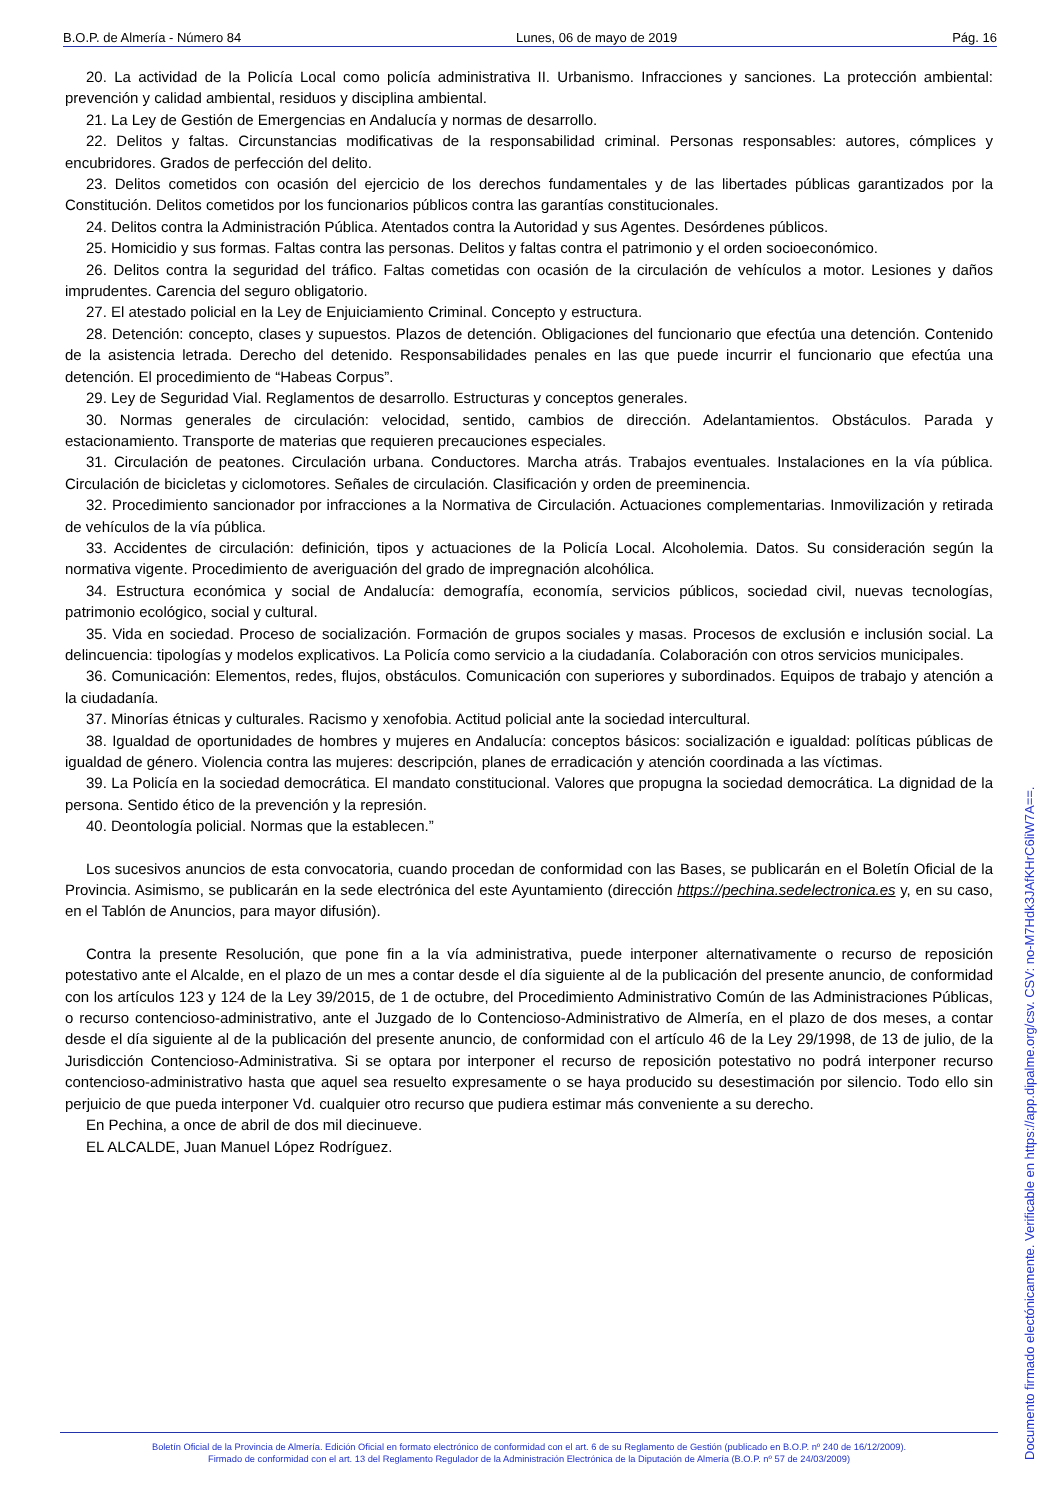B.O.P. de Almería - Número 84 Lunes, 06 de mayo de 2019 Pág. 16
20. La actividad de la Policía Local como policía administrativa II. Urbanismo. Infracciones y sanciones. La protección ambiental: prevención y calidad ambiental, residuos y disciplina ambiental.
21. La Ley de Gestión de Emergencias en Andalucía y normas de desarrollo.
22. Delitos y faltas. Circunstancias modificativas de la responsabilidad criminal. Personas responsables: autores, cómplices y encubridores. Grados de perfección del delito.
23. Delitos cometidos con ocasión del ejercicio de los derechos fundamentales y de las libertades públicas garantizados por la Constitución. Delitos cometidos por los funcionarios públicos contra las garantías constitucionales.
24. Delitos contra la Administración Pública. Atentados contra la Autoridad y sus Agentes. Desórdenes públicos.
25. Homicidio y sus formas. Faltas contra las personas. Delitos y faltas contra el patrimonio y el orden socioeconómico.
26. Delitos contra la seguridad del tráfico. Faltas cometidas con ocasión de la circulación de vehículos a motor. Lesiones y daños imprudentes. Carencia del seguro obligatorio.
27. El atestado policial en la Ley de Enjuiciamiento Criminal. Concepto y estructura.
28. Detención: concepto, clases y supuestos. Plazos de detención. Obligaciones del funcionario que efectúa una detención. Contenido de la asistencia letrada. Derecho del detenido. Responsabilidades penales en las que puede incurrir el funcionario que efectúa una detención. El procedimiento de “Habeas Corpus”.
29. Ley de Seguridad Vial. Reglamentos de desarrollo. Estructuras y conceptos generales.
30. Normas generales de circulación: velocidad, sentido, cambios de dirección. Adelantamientos. Obstáculos. Parada y estacionamiento. Transporte de materias que requieren precauciones especiales.
31. Circulación de peatones. Circulación urbana. Conductores. Marcha atrás. Trabajos eventuales. Instalaciones en la vía pública. Circulación de bicicletas y ciclomotores. Señales de circulación. Clasificación y orden de preeminencia.
32. Procedimiento sancionador por infracciones a la Normativa de Circulación. Actuaciones complementarias. Inmovilización y retirada de vehículos de la vía pública.
33. Accidentes de circulación: definición, tipos y actuaciones de la Policía Local. Alcoholemia. Datos. Su consideración según la normativa vigente. Procedimiento de averiguación del grado de impregnación alcohólica.
34. Estructura económica y social de Andalucía: demografía, economía, servicios públicos, sociedad civil, nuevas tecnologías, patrimonio ecológico, social y cultural.
35. Vida en sociedad. Proceso de socialización. Formación de grupos sociales y masas. Procesos de exclusión e inclusión social. La delincuencia: tipologías y modelos explicativos. La Policía como servicio a la ciudadanía. Colaboración con otros servicios municipales.
36. Comunicación: Elementos, redes, flujos, obstáculos. Comunicación con superiores y subordinados. Equipos de trabajo y atención a la ciudadanía.
37. Minorías étnicas y culturales. Racismo y xenofobia. Actitud policial ante la sociedad intercultural.
38. Igualdad de oportunidades de hombres y mujeres en Andalucía: conceptos básicos: socialización e igualdad: políticas públicas de igualdad de género. Violencia contra las mujeres: descripción, planes de erradicación y atención coordinada a las víctimas.
39. La Policía en la sociedad democrática. El mandato constitucional. Valores que propugna la sociedad democrática. La dignidad de la persona. Sentido ético de la prevención y la represión.
40. Deontología policial. Normas que la establecen.”
Los sucesivos anuncios de esta convocatoria, cuando procedan de conformidad con las Bases, se publicarán en el Boletín Oficial de la Provincia. Asimismo, se publicarán en la sede electrónica del este Ayuntamiento (dirección https://pechina.sedelectronica.es y, en su caso, en el Tablón de Anuncios, para mayor difusión).
Contra la presente Resolución, que pone fin a la vía administrativa, puede interponer alternativamente o recurso de reposición potestativo ante el Alcalde, en el plazo de un mes a contar desde el día siguiente al de la publicación del presente anuncio, de conformidad con los artículos 123 y 124 de la Ley 39/2015, de 1 de octubre, del Procedimiento Administrativo Común de las Administraciones Públicas, o recurso contencioso-administrativo, ante el Juzgado de lo Contencioso-Administrativo de Almería, en el plazo de dos meses, a contar desde el día siguiente al de la publicación del presente anuncio, de conformidad con el artículo 46 de la Ley 29/1998, de 13 de julio, de la Jurisdicción Contencioso-Administrativa. Si se optara por interponer el recurso de reposición potestativo no podrá interponer recurso contencioso-administrativo hasta que aquel sea resuelto expresamente o se haya producido su desestimación por silencio. Todo ello sin perjuicio de que pueda interponer Vd. cualquier otro recurso que pudiera estimar más conveniente a su derecho.
En Pechina, a once de abril de dos mil diecinueve.
EL ALCALDE, Juan Manuel López Rodríguez.
Boletín Oficial de la Provincia de Almería. Edición Oficial en formato electrónico de conformidad con el art. 6 de su Reglamento de Gestión (publicado en B.O.P. nº 240 de 16/12/2009).
Firmado de conformidad con el art. 13 del Reglamento Regulador de la Administración Electrónica de la Diputación de Almería (B.O.P. nº 57 de 24/03/2009)
Documento firmado electónicamente. Verificable en https://app.dipalme.org/csv. CSV: no-M7Hdk3JAfKHrC6liW7A==.